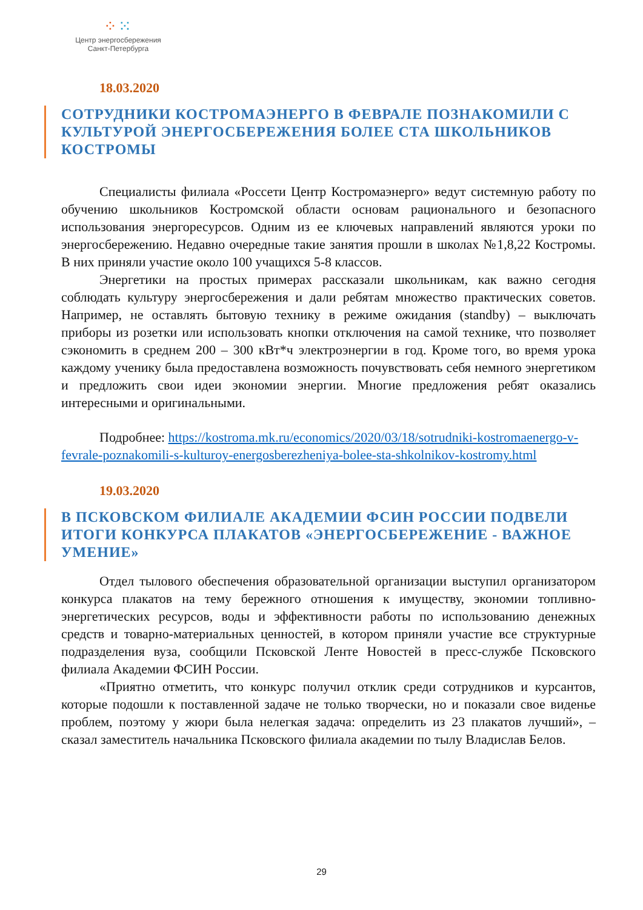⁘⁙
Центр энергосбережения
Санкт-Петербурга
18.03.2020
СОТРУДНИКИ КОСТРОМАЭНЕРГО В ФЕВРАЛЕ ПОЗНАКОМИЛИ С КУЛЬТУРОЙ ЭНЕРГОСБЕРЕЖЕНИЯ БОЛЕЕ СТА ШКОЛЬНИКОВ КОСТРОМЫ
Специалисты филиала «Россети Центр Костромаэнерго» ведут системную работу по обучению школьников Костромской области основам рационального и безопасного использования энергоресурсов. Одним из ее ключевых направлений являются уроки по энергосбережению. Недавно очередные такие занятия прошли в школах №1,8,22 Костромы. В них приняли участие около 100 учащихся 5-8 классов.
Энергетики на простых примерах рассказали школьникам, как важно сегодня соблюдать культуру энергосбережения и дали ребятам множество практических советов. Например, не оставлять бытовую технику в режиме ожидания (standby) – выключать приборы из розетки или использовать кнопки отключения на самой технике, что позволяет сэкономить в среднем 200 – 300 кВт*ч электроэнергии в год. Кроме того, во время урока каждому ученику была предоставлена возможность почувствовать себя немного энергетиком и предложить свои идеи экономии энергии. Многие предложения ребят оказались интересными и оригинальными.
Подробнее: https://kostroma.mk.ru/economics/2020/03/18/sotrudniki-kostromaenergo-v-fevrale-poznakomili-s-kulturoy-energosberezheniya-bolee-sta-shkolnikov-kostromy.html
19.03.2020
В ПСКОВСКОМ ФИЛИАЛЕ АКАДЕМИИ ФСИН РОССИИ ПОДВЕЛИ ИТОГИ КОНКУРСА ПЛАКАТОВ «ЭНЕРГОСБЕРЕЖЕНИЕ - ВАЖНОЕ УМЕНИЕ»
Отдел тылового обеспечения образовательной организации выступил организатором конкурса плакатов на тему бережного отношения к имуществу, экономии топливно-энергетических ресурсов, воды и эффективности работы по использованию денежных средств и товарно-материальных ценностей, в котором приняли участие все структурные подразделения вуза, сообщили Псковской Ленте Новостей в пресс-службе Псковского филиала Академии ФСИН России.
«Приятно отметить, что конкурс получил отклик среди сотрудников и курсантов, которые подошли к поставленной задаче не только творчески, но и показали свое виденье проблем, поэтому у жюри была нелегкая задача: определить из 23 плакатов лучший», – сказал заместитель начальника Псковского филиала академии по тылу Владислав Белов.
29